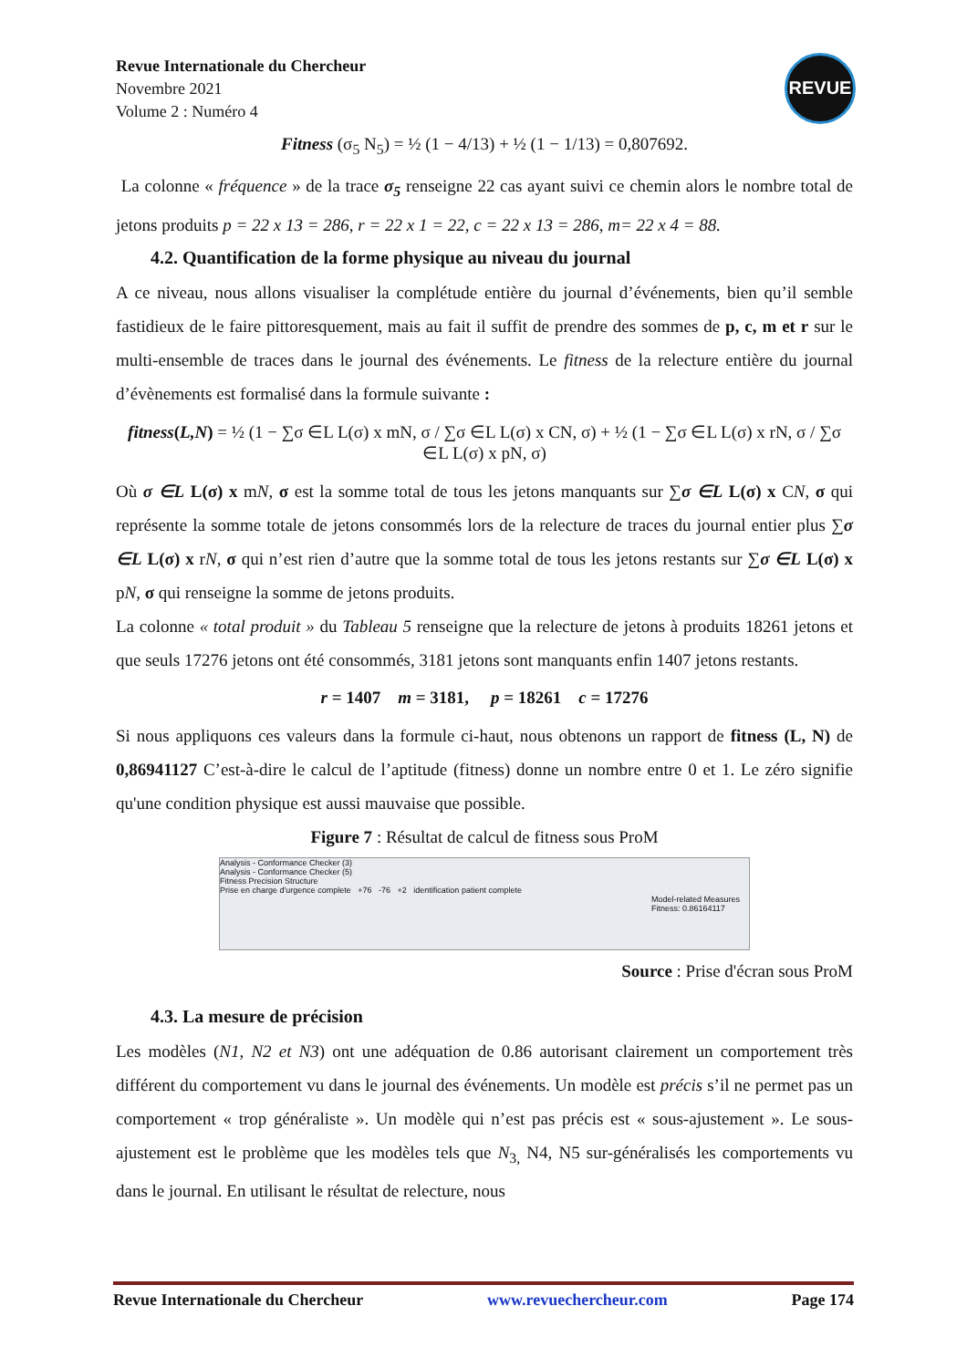REVUE
Revue Internationale du Chercheur
Novembre 2021
Volume 2 : Numéro 4
Fitness (σ<sub>5</sub> N<sub>5</sub>) = ½ (1 − 4/13) + ½ (1 − 1/13) = 0,807692.
La colonne « fréquence » de la trace σ<sub>5</sub> renseigne 22 cas ayant suivi ce chemin alors le nombre total de jetons produits p = 22 x 13 = 286, r = 22 x 1 = 22, c = 22 x 13 = 286, m= 22 x 4 = 88.
4.2. Quantification de la forme physique au niveau du journal
A ce niveau, nous allons visualiser la complétude entière du journal d’événements, bien qu’il semble fastidieux de le faire pittoresquement, mais au fait il suffit de prendre des sommes de p, c, m et r sur le multi-ensemble de traces dans le journal des événements. Le fitness de la relecture entière du journal d’évènements est formalisé dans la formule suivante :
fitness(L,N) = ½ (1 − ∑σ ∈L L(σ) x mN, σ / ∑σ ∈L L(σ) x CN, σ) + ½ (1 − ∑σ ∈L L(σ) x rN, σ / ∑σ ∈L L(σ) x pN, σ)
Où σ ∈L L(σ) x mN, σ est la somme total de tous les jetons manquants sur ∑σ ∈L L(σ) x CN, σ qui représente la somme totale de jetons consommés lors de la relecture de traces du journal entier plus ∑σ ∈L L(σ) x rN, σ qui n’est rien d’autre que la somme total de tous les jetons restants sur ∑σ ∈L L(σ) x pN, σ qui renseigne la somme de jetons produits.
La colonne « total produit » du Tableau 5 renseigne que la relecture de jetons à produits 18261 jetons et que seuls 17276 jetons ont été consommés, 3181 jetons sont manquants enfin 1407 jetons restants.
r = 1407 m = 3181, p = 18261 c = 17276
Si nous appliquons ces valeurs dans la formule ci-haut, nous obtenons un rapport de fitness (L, N) de 0,86941127 C’est-à-dire le calcul de l’aptitude (fitness) donne un nombre entre 0 et 1. Le zéro signifie qu'une condition physique est aussi mauvaise que possible.
Figure 7 : Résultat de calcul de fitness sous ProM
Analysis - Conformance Checker (3)
Analysis - Conformance Checker (5)
Fitness Precision Structure
Prise en charge d'urgence complete +76 -76 +2 identification patient complete
Model-related Measures
Fitness: 0.86164117
Source : Prise d'écran sous ProM
4.3. La mesure de précision
Les modèles (N1, N2 et N3) ont une adéquation de 0.86 autorisant clairement un comportement très différent du comportement vu dans le journal des événements. Un modèle est précis s’il ne permet pas un comportement « trop généraliste ». Un modèle qui n’est pas précis est « sous-ajustement ». Le sous-ajustement est le problème que les modèles tels que N<sub>3,</sub> N4, N5 sur-généralisés les comportements vu dans le journal. En utilisant le résultat de relecture, nous
Revue Internationale du Chercheur www.revuechercheur.com Page 174